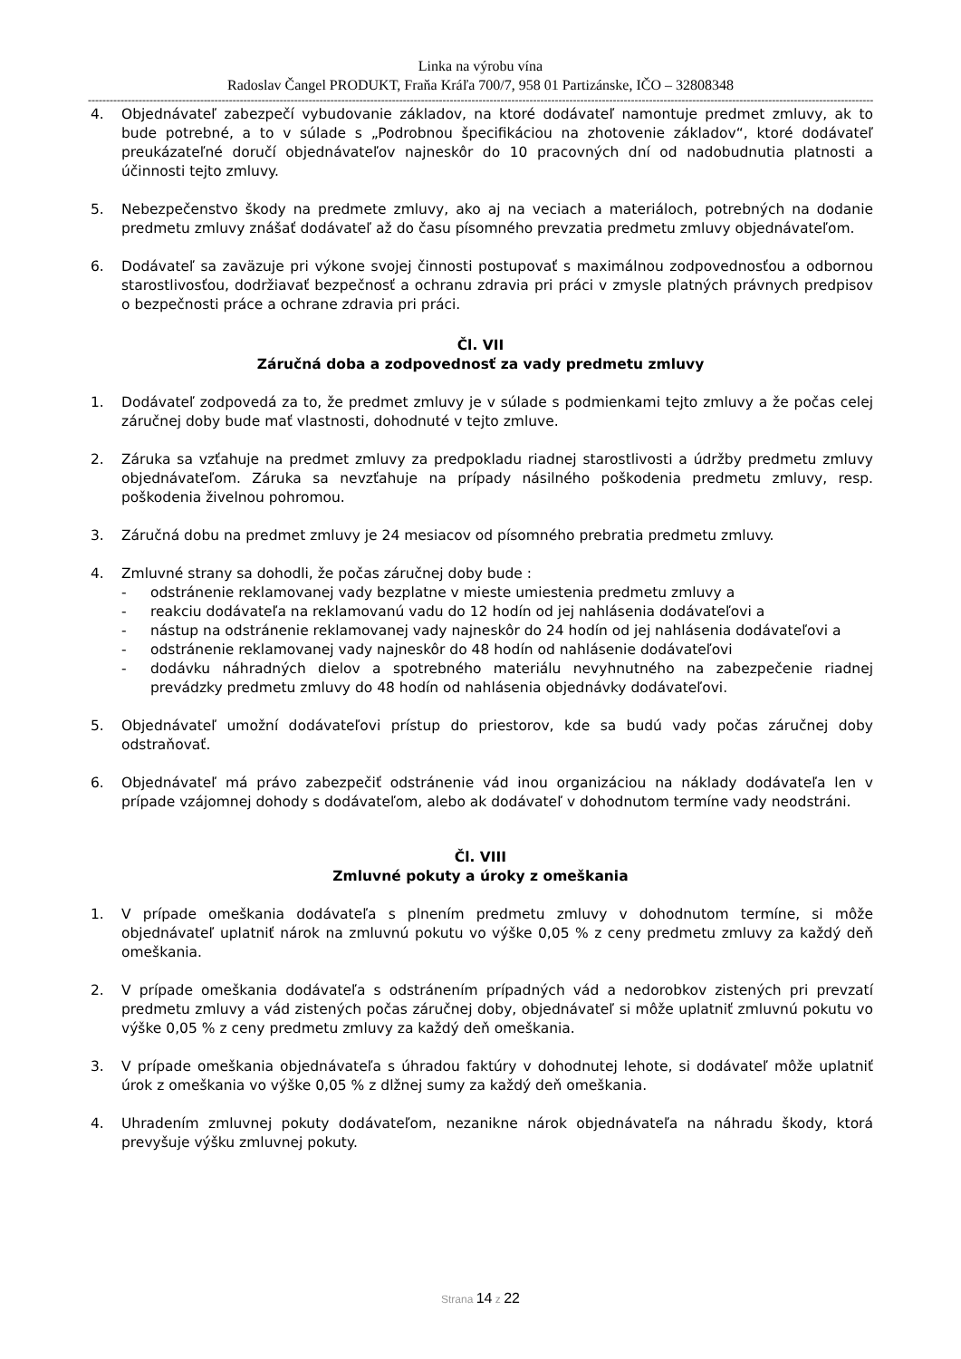Linka na výrobu vína
Radoslav Čangel PRODUKT, Fraňa Kráľa 700/7, 958 01 Partizánske, IČO – 32808348
----------------------------------------------------------------------------------------------------------------------------------------------------------------------------------------------------------------------------------------------------------
4. Objednávateľ zabezpečí vybudovanie základov, na ktoré dodávateľ namontuje predmet zmluvy, ak to bude potrebné, a to v súlade s „Podrobnou špecifikáciou na zhotovenie základov“, ktoré dodávateľ preukázateľné doručí objednávateľov najneskôr do 10 pracovných dní od nadobudnutia platnosti a účinnosti tejto zmluvy.
5. Nebezpečenstvo škody na predmete zmluvy, ako aj na veciach a materiáloch, potrebných na dodanie predmetu zmluvy znášať dodávateľ až do času písomného prevzatia predmetu zmluvy objednávateľom.
6. Dodávateľ sa zaväzuje pri výkone svojej činnosti postupovať s maximálnou zodpovednosťou a odbornou starostlivosťou, dodržiavať bezpečnosť a ochranu zdravia pri práci v zmysle platných právnych predpisov o bezpečnosti práce a ochrane zdravia pri práci.
Čl. VII
Záručná doba a zodpovednosť za vady predmetu zmluvy
1. Dodávateľ zodpovedá za to, že predmet zmluvy je v súlade s podmienkami tejto zmluvy a že počas celej záručnej doby bude mať vlastnosti, dohodnuté v tejto zmluve.
2. Záruka sa vzťahuje na predmet zmluvy za predpokladu riadnej starostlivosti a údržby predmetu zmluvy objednávateľom. Záruka sa nevzťahuje na prípady násilného poškodenia predmetu zmluvy, resp. poškodenia živelnou pohromou.
3. Záručná dobu na predmet zmluvy je 24 mesiacov od písomného prebratia predmetu zmluvy.
4. Zmluvné strany sa dohodli, že počas záručnej doby bude :
- odstránenie reklamovanej vady bezplatne v mieste umiestenia predmetu zmluvy a
- reakciu dodávateľa na reklamovanú vadu do 12 hodín od jej nahlásenia dodávateľovi a
- nástup na odstránenie reklamovanej vady najneskôr do 24 hodín od jej nahlásenia dodávateľovi a
- odstránenie reklamovanej vady najneskôr do 48 hodín od nahlásenie dodávateľovi
- dodávku náhradných dielov a spotrebného materiálu nevyhnutného na zabezpečenie riadnej prevádzky predmetu zmluvy do 48 hodín od nahlásenia objednávky dodávateľovi.
5. Objednávateľ umožní dodávateľovi prístup do priestorov, kde sa budú vady počas záručnej doby odstraňovať.
6. Objednávateľ má právo zabezpečiť odstránenie vád inou organizáciou na náklady dodávateľa len v prípade vzájomnej dohody s dodávateľom, alebo ak dodávateľ v dohodnutom termíne vady neodstráni.
Čl. VIII
Zmluvné pokuty a úroky z omeškania
1. V prípade omeškania dodávateľa s plnením predmetu zmluvy v dohodnutom termíne, si môže objednávateľ uplatniť nárok na zmluvnú pokutu vo výške 0,05 % z ceny predmetu zmluvy za každý deň omeškania.
2. V prípade omeškania dodávateľa s odstránením prípadných vád a nedorobkov zistených pri prevzatí predmetu zmluvy a vád zistených počas záručnej doby, objednávateľ si môže uplatniť zmluvnú pokutu vo výške 0,05 % z ceny predmetu zmluvy za každý deň omeškania.
3. V prípade omeškania objednávateľa s úhradou faktúry v dohodnutej lehote, si dodávateľ môže uplatniť úrok z omeškania vo výške 0,05 % z dlžnej sumy za každý deň omeškania.
4. Uhradením zmluvnej pokuty dodávateľom, nezanikne nárok objednávateľa na náhradu škody, ktorá prevyšuje výšku zmluvnej pokuty.
Strana 14 z 22